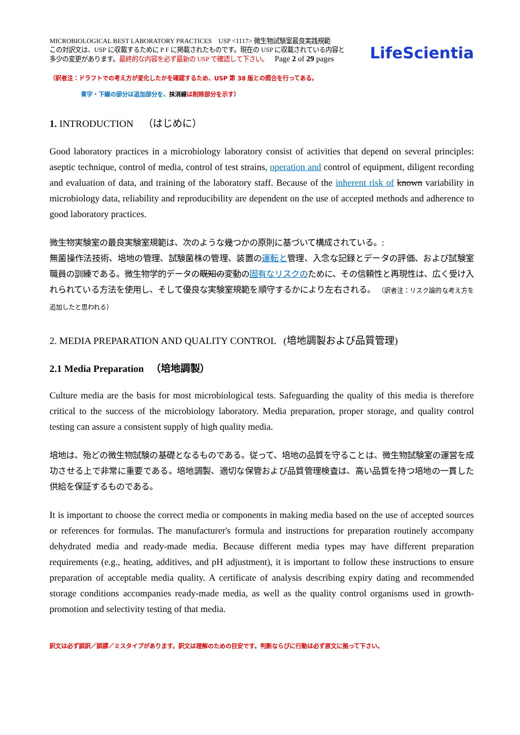MICROBIOLOGICAL BEST LABORATORY PRACTICES USP <1117> 微生物試験室最良実践規範
この対訳文は、USP に収載するために P F に掲載されたものです。現在の USP に収載されている内容と
多少の変更があります。最終的な内容を必ず最新の USP で確認して下さい。 Page 2 of 29 pages
LifeScientia
（訳者注：ドラフトでの考え方が変化したかを確認するため、USP 第 38 版との照合を行ってある。
青字・下線の部分は追加部分を、抹消線は削除部分を示す）
1. INTRODUCTION （はじめに）
Good laboratory practices in a microbiology laboratory consist of activities that depend on several principles: aseptic technique, control of media, control of test strains, operation and control of equipment, diligent recording and evaluation of data, and training of the laboratory staff. Because of the inherent risk of known variability in microbiology data, reliability and reproducibility are dependent on the use of accepted methods and adherence to good laboratory practices.
微生物実験室の最良実験室規範は、次のような幾つかの原則に基づいて構成されている。:
無菌操作法技術、培地の管理、試験菌株の管理、装置の運転と管理、入念な記録とデータの評価、および試験室職員の訓練である。微生物学的データの既知の変動の固有なリスクのために、その信頼性と再現性は、広く受け入れられている方法を使用し、そして優良な実験室規範を順守するかにより左右される。 （訳者注：リスク論的な考え方を追加したと思われる）
2. MEDIA PREPARATION AND QUALITY CONTROL (培地調製および品質管理)
2.1 Media Preparation （培地調製）
Culture media are the basis for most microbiological tests. Safeguarding the quality of this media is therefore critical to the success of the microbiology laboratory. Media preparation, proper storage, and quality control testing can assure a consistent supply of high quality media.
培地は、殆どの微生物試験の基礎となるものである。従って、培地の品質を守ることは、微生物試験室の運営を成功させる上で非常に重要である。培地調製、適切な保管および品質管理検査は、高い品質を持つ培地の一貫した供給を保証するものである。
It is important to choose the correct media or components in making media based on the use of accepted sources or references for formulas. The manufacturer's formula and instructions for preparation routinely accompany dehydrated media and ready-made media. Because different media types may have different preparation requirements (e.g., heating, additives, and pH adjustment), it is important to follow these instructions to ensure preparation of acceptable media quality. A certificate of analysis describing expiry dating and recommended storage conditions accompanies ready-made media, as well as the quality control organisms used in growth-promotion and selectivity testing of that media.
訳文は必ず誤訳／誤謬／ミスタイプがあります。訳文は理解のための目安です。判断ならびに行動は必ず原文に拠って下さい。